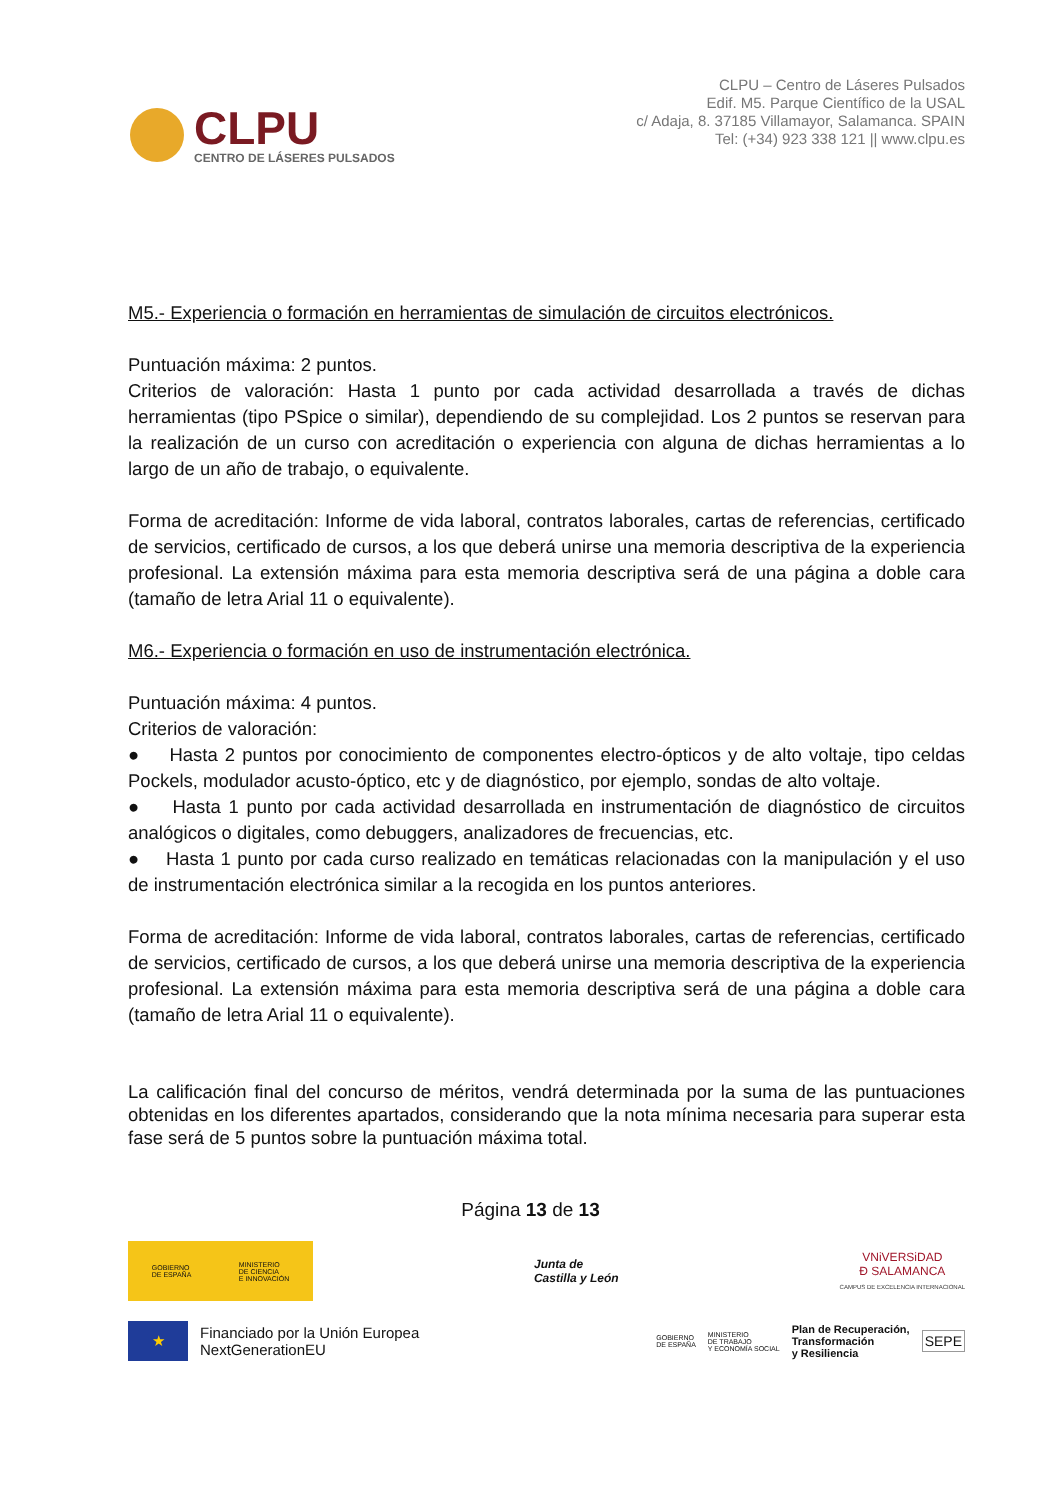CLPU
CENTRO DE LÁSERES PULSADOS
CLPU – Centro de Láseres Pulsados
Edif. M5. Parque Científico de la USAL
c/ Adaja, 8. 37185 Villamayor, Salamanca. SPAIN
Tel: (+34) 923 338 121 || www.clpu.es
M5.- Experiencia o formación en herramientas de simulación de circuitos electrónicos.
Puntuación máxima: 2 puntos.
Criterios de valoración: Hasta 1 punto por cada actividad desarrollada a través de dichas herramientas (tipo PSpice o similar), dependiendo de su complejidad. Los 2 puntos se reservan para la realización de un curso con acreditación o experiencia con alguna de dichas herramientas a lo largo de un año de trabajo, o equivalente.
Forma de acreditación: Informe de vida laboral, contratos laborales, cartas de referencias, certificado de servicios, certificado de cursos, a los que deberá unirse una memoria descriptiva de la experiencia profesional. La extensión máxima para esta memoria descriptiva será de una página a doble cara (tamaño de letra Arial 11 o equivalente).
M6.- Experiencia o formación en uso de instrumentación electrónica.
Puntuación máxima: 4 puntos.
Criterios de valoración:
● Hasta 2 puntos por conocimiento de componentes electro-ópticos y de alto voltaje, tipo celdas Pockels, modulador acusto-óptico, etc y de diagnóstico, por ejemplo, sondas de alto voltaje.
● Hasta 1 punto por cada actividad desarrollada en instrumentación de diagnóstico de circuitos analógicos o digitales, como debuggers, analizadores de frecuencias, etc.
● Hasta 1 punto por cada curso realizado en temáticas relacionadas con la manipulación y el uso de instrumentación electrónica similar a la recogida en los puntos anteriores.
Forma de acreditación: Informe de vida laboral, contratos laborales, cartas de referencias, certificado de servicios, certificado de cursos, a los que deberá unirse una memoria descriptiva de la experiencia profesional. La extensión máxima para esta memoria descriptiva será de una página a doble cara (tamaño de letra Arial 11 o equivalente).
La calificación final del concurso de méritos, vendrá determinada por la suma de las puntuaciones obtenidas en los diferentes apartados, considerando que la nota mínima necesaria para superar esta fase será de 5 puntos sobre la puntuación máxima total.
Página 13 de 13
GOBIERNO
DE ESPAÑA MINISTERIO
DE CIENCIA
E INNOVACIÓN
Junta de
Castilla y León
VNiVERSiDAD
Ð SALAMANCA
CAMPUS DE EXCELENCIA INTERNACIONAL
★
Financiado por la Unión Europea
NextGenerationEU
GOBIERNO
DE ESPAÑA MINISTERIO
DE TRABAJO
Y ECONOMÍA SOCIAL Plan de Recuperación,
Transformación
y Resiliencia SEPE